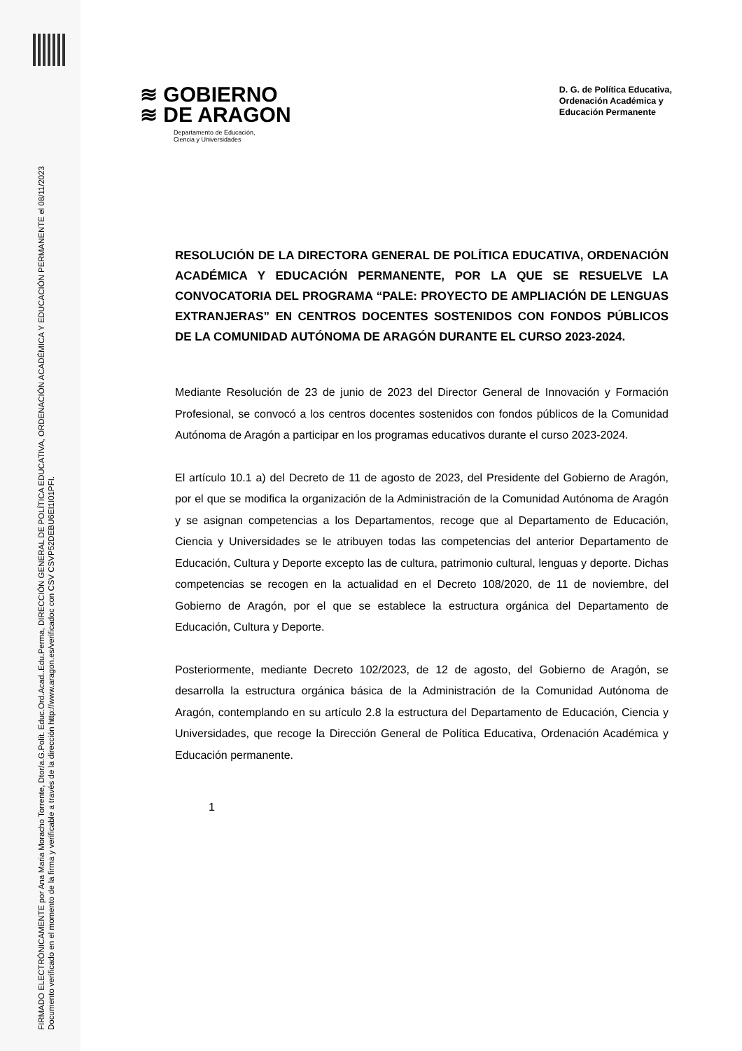FIRMADO ELECTRÓNICAMENTE por Ana Maria Moracho Torrente, Dtor/a.G.Polít. Educ.Ord.Acad..Edu.Perma, DIRECCIÓN GENERAL DE POLÍTICA EDUCATIVA, ORDENACIÓN ACADÉMICA Y EDUCACIÓN PERMANENTE el 08/11/2023
Documento verificado en el momento de la firma y verificable a través de la dirección http://www.aragon.es/verificadoc con CSV CSVP52DEBU6EI1I01PFI.
≋ GOBIERNO
≋ DE ARAGON
Departamento de Educación,
Ciencia y Universidades
D. G. de Política Educativa,
Ordenación Académica y
Educación Permanente
RESOLUCIÓN DE LA DIRECTORA GENERAL DE POLÍTICA EDUCATIVA, ORDENACIÓN ACADÉMICA Y EDUCACIÓN PERMANENTE, POR LA QUE SE RESUELVE LA CONVOCATORIA DEL PROGRAMA “PALE: PROYECTO DE AMPLIACIÓN DE LENGUAS EXTRANJERAS” EN CENTROS DOCENTES SOSTENIDOS CON FONDOS PÚBLICOS DE LA COMUNIDAD AUTÓNOMA DE ARAGÓN DURANTE EL CURSO 2023-2024.
Mediante Resolución de 23 de junio de 2023 del Director General de Innovación y Formación Profesional, se convocó a los centros docentes sostenidos con fondos públicos de la Comunidad Autónoma de Aragón a participar en los programas educativos durante el curso 2023-2024.
El artículo 10.1 a) del Decreto de 11 de agosto de 2023, del Presidente del Gobierno de Aragón, por el que se modifica la organización de la Administración de la Comunidad Autónoma de Aragón y se asignan competencias a los Departamentos, recoge que al Departamento de Educación, Ciencia y Universidades se le atribuyen todas las competencias del anterior Departamento de Educación, Cultura y Deporte excepto las de cultura, patrimonio cultural, lenguas y deporte. Dichas competencias se recogen en la actualidad en el Decreto 108/2020, de 11 de noviembre, del Gobierno de Aragón, por el que se establece la estructura orgánica del Departamento de Educación, Cultura y Deporte.
Posteriormente, mediante Decreto 102/2023, de 12 de agosto, del Gobierno de Aragón, se desarrolla la estructura orgánica básica de la Administración de la Comunidad Autónoma de Aragón, contemplando en su artículo 2.8 la estructura del Departamento de Educación, Ciencia y Universidades, que recoge la Dirección General de Política Educativa, Ordenación Académica y Educación permanente.
1